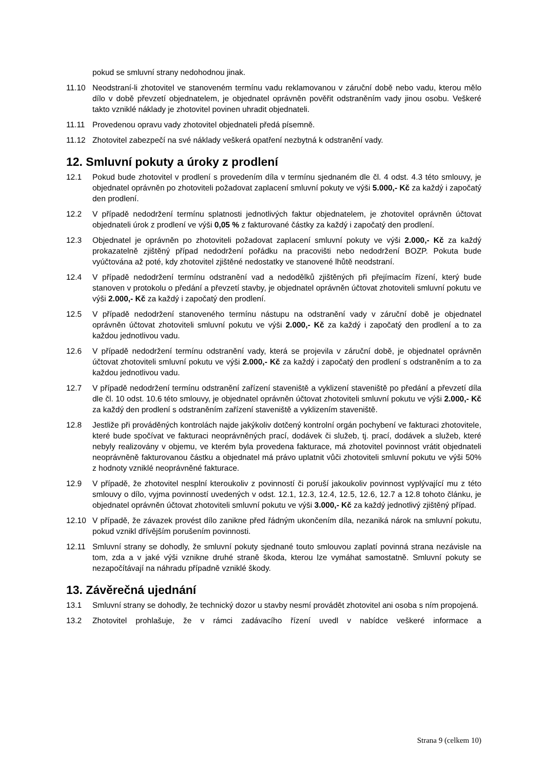pokud se smluvní strany nedohodnou jinak.
11.10 Neodstraní-li zhotovitel ve stanoveném termínu vadu reklamovanou v záruční době nebo vadu, kterou mělo dílo v době převzetí objednatelem, je objednatel oprávněn pověřit odstraněním vady jinou osobu. Veškeré takto vzniklé náklady je zhotovitel povinen uhradit objednateli.
11.11 Provedenou opravu vady zhotovitel objednateli předá písemně.
11.12 Zhotovitel zabezpečí na své náklady veškerá opatření nezbytná k odstranění vady.
12. Smluvní pokuty a úroky z prodlení
12.1 Pokud bude zhotovitel v prodlení s provedením díla v termínu sjednaném dle čl. 4 odst. 4.3 této smlouvy, je objednatel oprávněn po zhotoviteli požadovat zaplacení smluvní pokuty ve výši 5.000,- Kč za každý i započatý den prodlení.
12.2 V případě nedodržení termínu splatnosti jednotlivých faktur objednatelem, je zhotovitel oprávněn účtovat objednateli úrok z prodlení ve výši 0,05 % z fakturované částky za každý i započatý den prodlení.
12.3 Objednatel je oprávněn po zhotoviteli požadovat zaplacení smluvní pokuty ve výši 2.000,- Kč za každý prokazatelně zjištěný případ nedodržení pořádku na pracovišti nebo nedodržení BOZP. Pokuta bude vyúčtována až poté, kdy zhotovitel zjištěné nedostatky ve stanovené lhůtě neodstraní.
12.4 V případě nedodržení termínu odstranění vad a nedodělků zjištěných při přejímacím řízení, který bude stanoven v protokolu o předání a převzetí stavby, je objednatel oprávněn účtovat zhotoviteli smluvní pokutu ve výši 2.000,- Kč za každý i započatý den prodlení.
12.5 V případě nedodržení stanoveného termínu nástupu na odstranění vady v záruční době je objednatel oprávněn účtovat zhotoviteli smluvní pokutu ve výši 2.000,- Kč za každý i započatý den prodlení a to za každou jednotlivou vadu.
12.6 V případě nedodržení termínu odstranění vady, která se projevila v záruční době, je objednatel oprávněn účtovat zhotoviteli smluvní pokutu ve výši 2.000,- Kč za každý i započatý den prodlení s odstraněním a to za každou jednotlivou vadu.
12.7 V případě nedodržení termínu odstranění zařízení staveniště a vyklizení staveniště po předání a převzetí díla dle čl. 10 odst. 10.6 této smlouvy, je objednatel oprávněn účtovat zhotoviteli smluvní pokutu ve výši 2.000,- Kč za každý den prodlení s odstraněním zařízení staveniště a vyklizením staveniště.
12.8 Jestliže při prováděných kontrolách najde jakýkoliv dotčený kontrolní orgán pochybení ve fakturaci zhotovitele, které bude spočívat ve fakturaci neoprávněných prací, dodávek či služeb, tj. prací, dodávek a služeb, které nebyly realizovány v objemu, ve kterém byla provedena fakturace, má zhotovitel povinnost vrátit objednateli neoprávněně fakturovanou částku a objednatel má právo uplatnit vůči zhotoviteli smluvní pokutu ve výši 50% z hodnoty vzniklé neoprávněné fakturace.
12.9 V případě, že zhotovitel nesplní kteroukoliv z povinností či poruší jakoukoliv povinnost vyplývající mu z této smlouvy o dílo, vyjma povinností uvedených v odst. 12.1, 12.3, 12.4, 12.5, 12.6, 12.7 a 12.8 tohoto článku, je objednatel oprávněn účtovat zhotoviteli smluvní pokutu ve výši 3.000,- Kč za každý jednotlivý zjištěný případ.
12.10 V případě, že závazek provést dílo zanikne před řádným ukončením díla, nezaniká nárok na smluvní pokutu, pokud vznikl dřívějším porušením povinnosti.
12.11 Smluvní strany se dohodly, že smluvní pokuty sjednané touto smlouvou zaplatí povinná strana nezávisle na tom, zda a v jaké výši vznikne druhé straně škoda, kterou lze vymáhat samostatně. Smluvní pokuty se nezapočítávají na náhradu případně vzniklé škody.
13. Závěrečná ujednání
13.1 Smluvní strany se dohodly, že technický dozor u stavby nesmí provádět zhotovitel ani osoba s ním propojená.
13.2 Zhotovitel prohlašuje, že v rámci zadávacího řízení uvedl v nabídce veškeré informace a
Strana 9 (celkem 10)